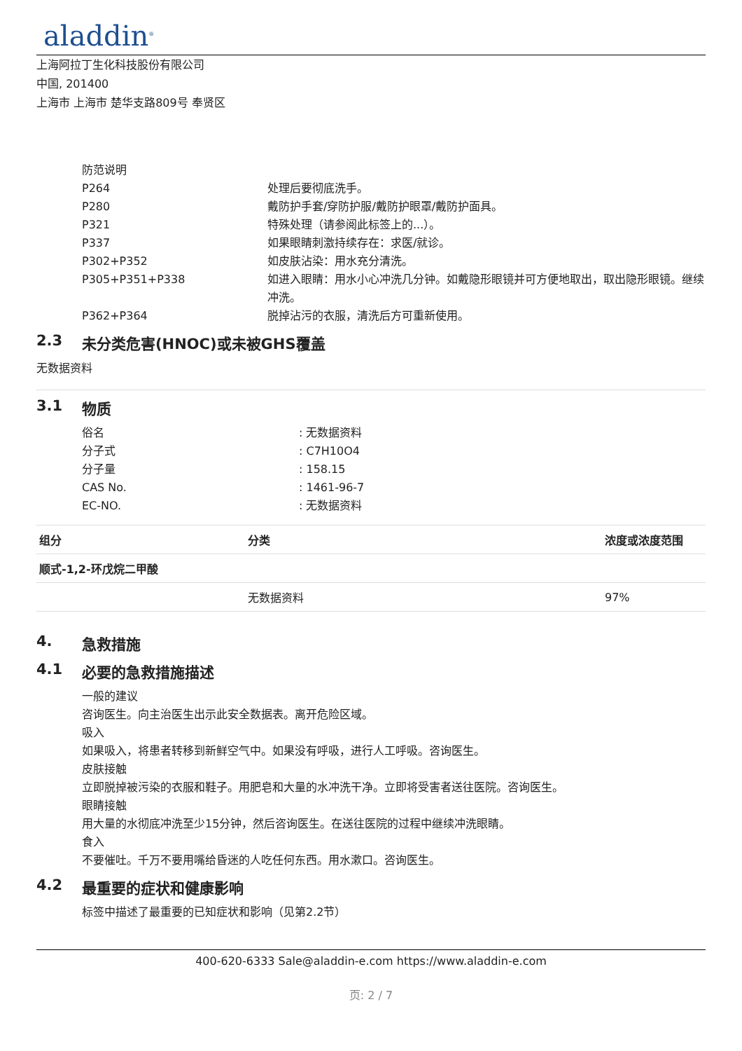aladdin<sup>®</sup>
上海阿拉丁生化科技股份有限公司
中国, 201400
上海市 上海市 楚华支路809号 奉贤区
防范说明
P264 处理后要彻底洗手。
P280 戴防护手套/穿防护服/戴防护眼罩/戴防护面具。
P321 特殊处理（请参阅此标签上的...）。
P337 如果眼睛刺激持续存在：求医/就诊。
P302+P352 如皮肤沾染：用水充分清洗。
P305+P351+P338 如进入眼睛：用水小心冲洗几分钟。如戴隐形眼镜并可方便地取出，取出隐形眼镜。继续冲洗。
P362+P364 脱掉沾污的衣服，清洗后方可重新使用。
2.3 未分类危害(HNOC)或未被GHS覆盖
无数据资料
3.1 物质
俗名 : 无数据资料
分子式 : C7H10O4
分子量 : 158.15
CAS No. : 1461-96-7
EC-NO. : 无数据资料
| 组分 | 分类 | 浓度或浓度范围 |
| --- | --- | --- |
| 顺式-1,2-环戊烷二甲酸 | | |
| | 无数据资料 | 97% |
4. 急救措施
4.1 必要的急救措施描述
一般的建议
咨询医生。向主治医生出示此安全数据表。离开危险区域。
吸入
如果吸入，将患者转移到新鲜空气中。如果没有呼吸，进行人工呼吸。咨询医生。
皮肤接触
立即脱掉被污染的衣服和鞋子。用肥皂和大量的水冲洗干净。立即将受害者送往医院。咨询医生。
眼睛接触
用大量的水彻底冲洗至少15分钟，然后咨询医生。在送往医院的过程中继续冲洗眼睛。
食入
不要催吐。千万不要用嘴给昏迷的人吃任何东西。用水漱口。咨询医生。
4.2 最重要的症状和健康影响
标签中描述了最重要的已知症状和影响（见第2.2节）
400-620-6333 Sale@aladdin-e.com https://www.aladdin-e.com
页: 2 / 7